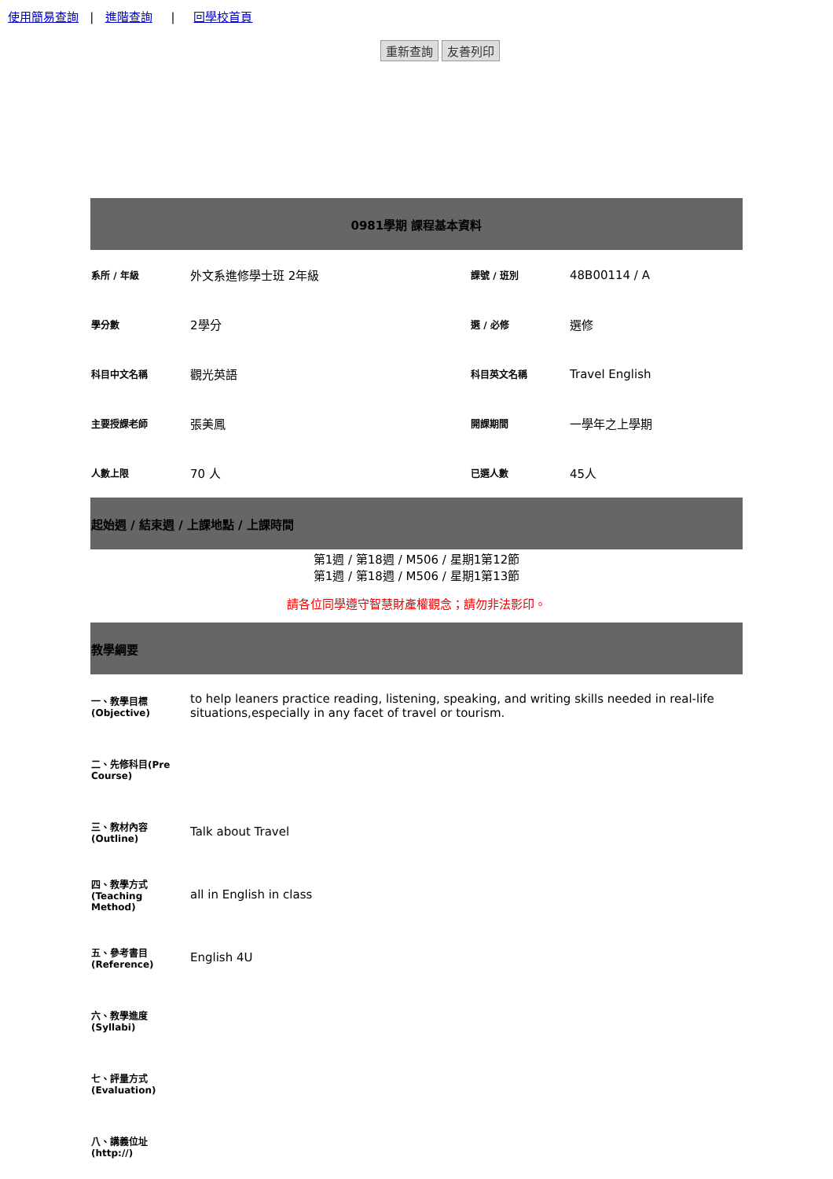使用簡易查詢 | 進階查詢 | 回學校首頁
重新查詢 友善列印
| 0981學期 課程基本資料 | | | |
| --- | --- | --- | --- |
| 系所 / 年級 | 外文系進修學士班 2年級 | 課號 / 班別 | 48B00114 / A |
| 學分數 | 2學分 | 選 / 必修 | 選修 |
| 科目中文名稱 | 觀光英語 | 科目英文名稱 | Travel English |
| 主要授課老師 | 張美鳳 | 開課期間 | 一學年之上學期 |
| 人數上限 | 70 人 | 已選人數 | 45人 |
| 起始週 / 結束週 / 上課地點 / 上課時間 | | | |
| 第1週 / 第18週 / M506 / 星期1第12節 第1週 / 第18週 / M506 / 星期1第13節 | | | |
| 請各位同學遵守智慧財產權觀念；請勿非法影印。 | | | |
| 教學綱要 | | | |
| 一、教學目標(Objective) | to help leaners practice reading, listening, speaking, and writing skills needed in real-life situations,especially in any facet of travel or tourism. |
| 二、先修科目(Pre Course) | |
| 三、教材內容(Outline) | Talk about Travel |
| 四、教學方式(Teaching Method) | all in English in class |
| 五、參考書目(Reference) | English 4U |
| 六、教學進度(Syllabi) | |
| 七、評量方式(Evaluation) | |
| 八、講義位址(http://) | |